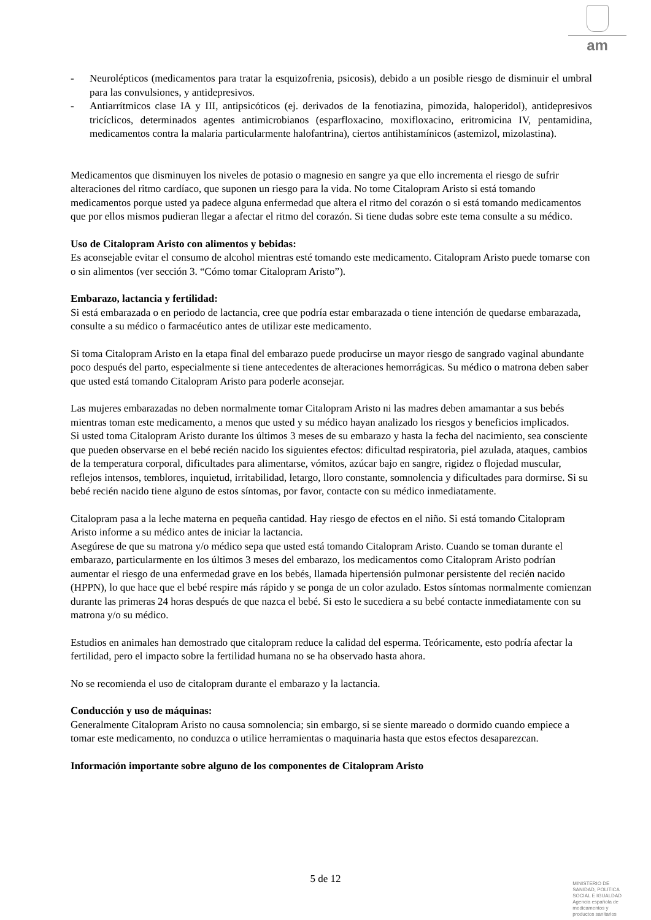am
- Neurolépticos (medicamentos para tratar la esquizofrenia, psicosis), debido a un posible riesgo de disminuir el umbral para las convulsiones, y antidepresivos.
- Antiarrítmicos clase IA y III, antipsicóticos (ej. derivados de la fenotiazina, pimozida, haloperidol), antidepresivos tricíclicos, determinados agentes antimicrobianos (esparfloxacino, moxifloxacino, eritromicina IV, pentamidina, medicamentos contra la malaria particularmente halofantrina), ciertos antihistamínicos (astemizol, mizolastina).
Medicamentos que disminuyen los niveles de potasio o magnesio en sangre ya que ello incrementa el riesgo de sufrir alteraciones del ritmo cardíaco, que suponen un riesgo para la vida. No tome Citalopram Aristo si está tomando medicamentos porque usted ya padece alguna enfermedad que altera el ritmo del corazón o si está tomando medicamentos que por ellos mismos pudieran llegar a afectar el ritmo del corazón. Si tiene dudas sobre este tema consulte a su médico.
Uso de Citalopram Aristo con alimentos y bebidas:
Es aconsejable evitar el consumo de alcohol mientras esté tomando este medicamento. Citalopram Aristo puede tomarse con o sin alimentos (ver sección 3. “Cómo tomar Citalopram Aristo”).
Embarazo, lactancia y fertilidad:
Si está embarazada o en periodo de lactancia, cree que podría estar embarazada o tiene intención de quedarse embarazada, consulte a su médico o farmacéutico antes de utilizar este medicamento.
Si toma Citalopram Aristo en la etapa final del embarazo puede producirse un mayor riesgo de sangrado vaginal abundante poco después del parto, especialmente si tiene antecedentes de alteraciones hemorrágicas. Su médico o matrona deben saber que usted está tomando Citalopram Aristo para poderle aconsejar.
Las mujeres embarazadas no deben normalmente tomar Citalopram Aristo ni las madres deben amamantar a sus bebés mientras toman este medicamento, a menos que usted y su médico hayan analizado los riesgos y beneficios implicados.
Si usted toma Citalopram Aristo durante los últimos 3 meses de su embarazo y hasta la fecha del nacimiento, sea consciente que pueden observarse en el bebé recién nacido los siguientes efectos: dificultad respiratoria, piel azulada, ataques, cambios de la temperatura corporal, dificultades para alimentarse, vómitos, azúcar bajo en sangre, rigidez o flojedad muscular, reflejos intensos, temblores, inquietud, irritabilidad, letargo, lloro constante, somnolencia y dificultades para dormirse. Si su bebé recién nacido tiene alguno de estos síntomas, por favor, contacte con su médico inmediatamente.
Citalopram pasa a la leche materna en pequeña cantidad. Hay riesgo de efectos en el niño. Si está tomando Citalopram Aristo informe a su médico antes de iniciar la lactancia.
Asegúrese de que su matrona y/o médico sepa que usted está tomando Citalopram Aristo. Cuando se toman durante el embarazo, particularmente en los últimos 3 meses del embarazo, los medicamentos como Citalopram Aristo podrían aumentar el riesgo de una enfermedad grave en los bebés, llamada hipertensión pulmonar persistente del recién nacido (HPPN), lo que hace que el bebé respire más rápido y se ponga de un color azulado. Estos síntomas normalmente comienzan durante las primeras 24 horas después de que nazca el bebé. Si esto le sucediera a su bebé contacte inmediatamente con su matrona y/o su médico.
Estudios en animales han demostrado que citalopram reduce la calidad del esperma. Teóricamente, esto podría afectar la fertilidad, pero el impacto sobre la fertilidad humana no se ha observado hasta ahora.
No se recomienda el uso de citalopram durante el embarazo y la lactancia.
Conducción y uso de máquinas:
Generalmente Citalopram Aristo no causa somnolencia; sin embargo, si se siente mareado o dormido cuando empiece a tomar este medicamento, no conduzca o utilice herramientas o maquinaria hasta que estos efectos desaparezcan.
Información importante sobre alguno de los componentes de Citalopram Aristo
5 de 12
MINISTERIO DE
SANIDAD, POLITICA
SOCIAL E IGUALDAD
Agencia española de
medicamentos y
productos sanitarios